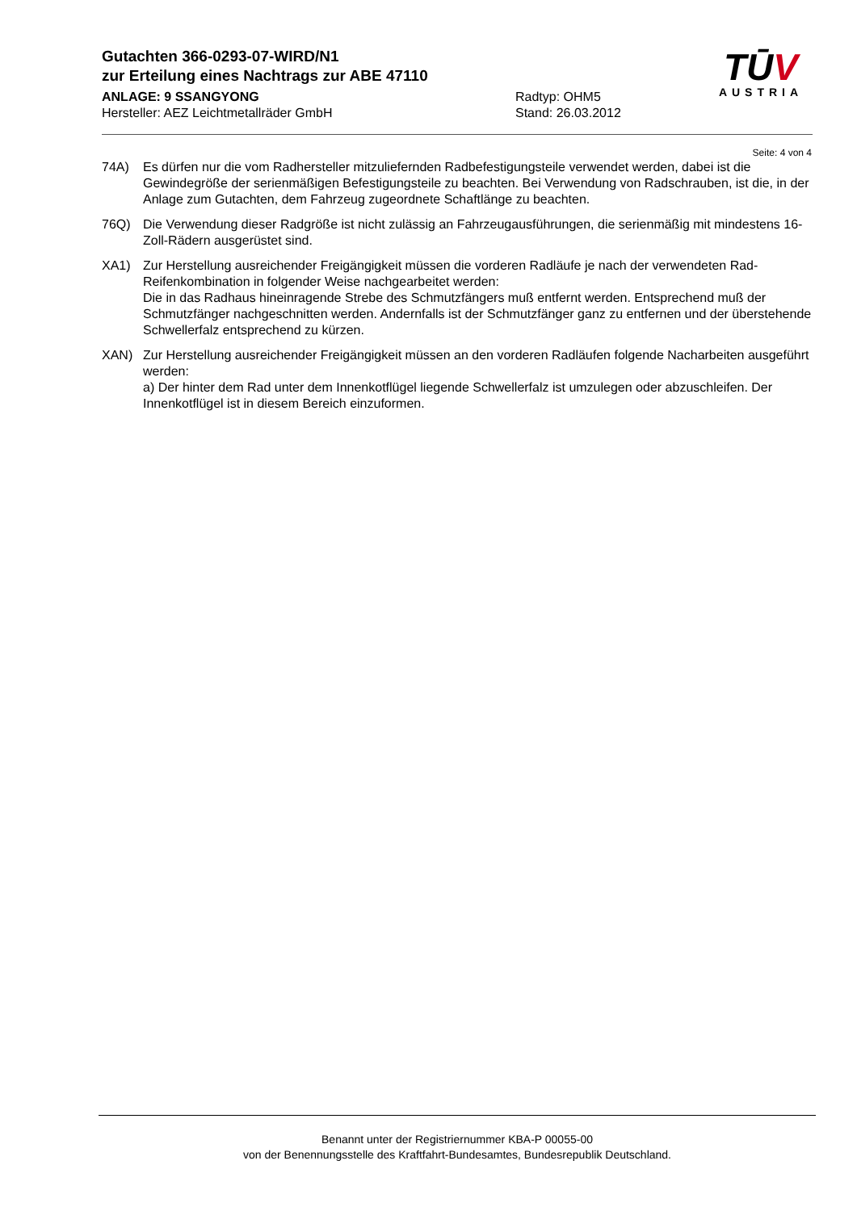Gutachten 366-0293-07-WIRD/N1
zur Erteilung eines Nachtrags zur ABE 47110
ANLAGE: 9 SSANGYONG Radtyp: OHM5
Hersteller: AEZ Leichtmetallräder GmbH Stand: 26.03.2012
TŪV
AUSTRIA
Seite: 4 von 4
74A) Es dürfen nur die vom Radhersteller mitzuliefernden Radbefestigungsteile verwendet werden, dabei ist die Gewindegröße der serienmäßigen Befestigungsteile zu beachten. Bei Verwendung von Radschrauben, ist die, in der Anlage zum Gutachten, dem Fahrzeug zugeordnete Schaftlänge zu beachten.
76Q) Die Verwendung dieser Radgröße ist nicht zulässig an Fahrzeugausführungen, die serienmäßig mit mindestens 16-Zoll-Rädern ausgerüstet sind.
XA1) Zur Herstellung ausreichender Freigängigkeit müssen die vorderen Radläufe je nach der verwendeten Rad-Reifenkombination in folgender Weise nachgearbeitet werden:
Die in das Radhaus hineinragende Strebe des Schmutzfängers muß entfernt werden. Entsprechend muß der Schmutzfänger nachgeschnitten werden. Andernfalls ist der Schmutzfänger ganz zu entfernen und der überstehende Schwellerfalz entsprechend zu kürzen.
XAN) Zur Herstellung ausreichender Freigängigkeit müssen an den vorderen Radläufen folgende Nacharbeiten ausgeführt werden:
a) Der hinter dem Rad unter dem Innenkotflügel liegende Schwellerfalz ist umzulegen oder abzuschleifen. Der Innenkotflügel ist in diesem Bereich einzuformen.
Benannt unter der Registriernummer KBA-P 00055-00
von der Benennungsstelle des Kraftfahrt-Bundesamtes, Bundesrepublik Deutschland.